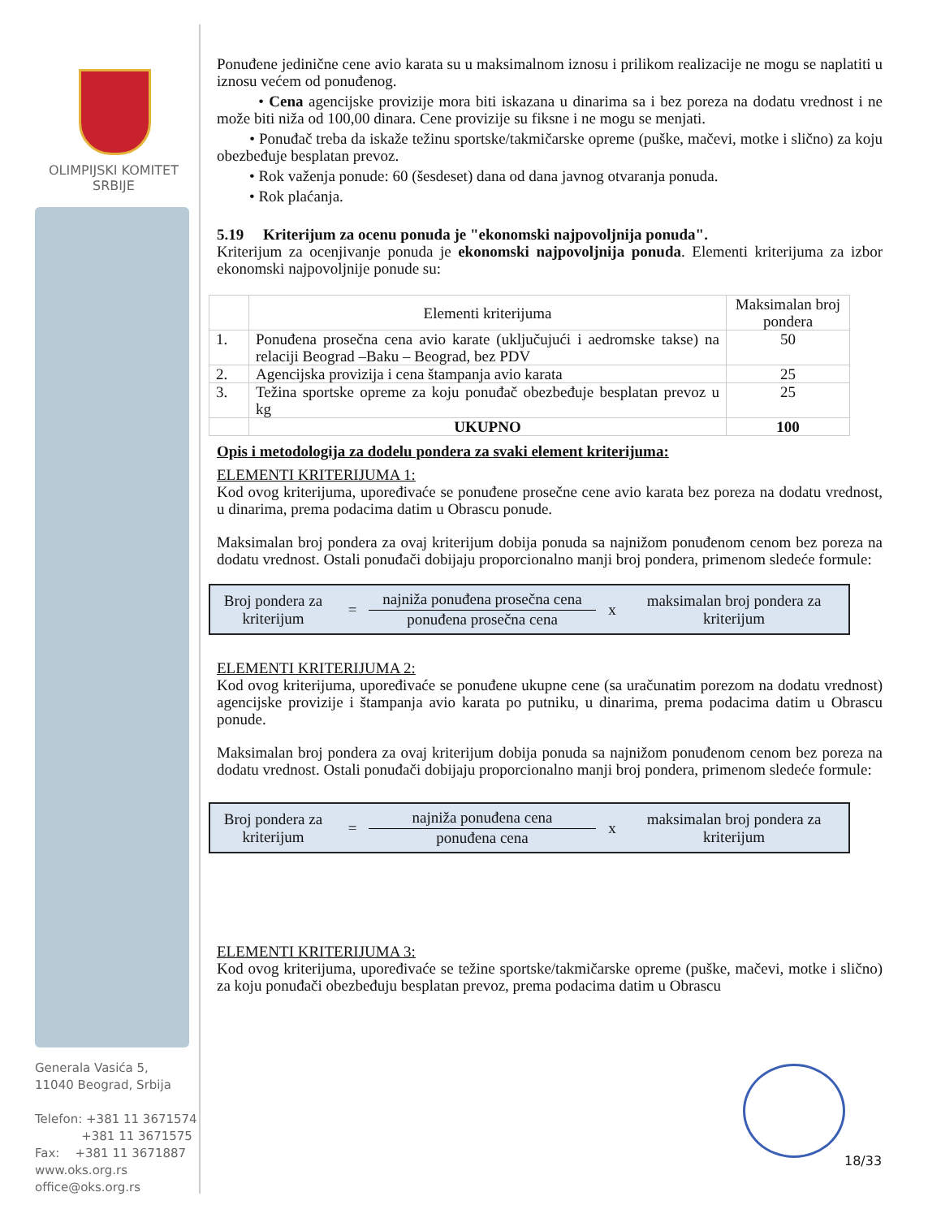OLIMPIJSKI KOMITET
SRBIJE
Generala Vasića 5,
11040 Beograd, Srbija
Telefon: +381 11 3671574
+381 11 3671575
Fax: +381 11 3671887
www.oks.org.rs
office@oks.org.rs
Ponuđene jedinične cene avio karata su u maksimalnom iznosu i prilikom realizacije ne mogu se naplatiti u iznosu većem od ponuđenog.
• Cena agencijske provizije mora biti iskazana u dinarima sa i bez poreza na dodatu vrednost i ne može biti niža od 100,00 dinara. Cene provizije su fiksne i ne mogu se menjati.
• Ponuđač treba da iskaže težinu sportske/takmičarske opreme (puške, mačevi, motke i slično) za koju obezbeđuje besplatan prevoz.
• Rok važenja ponude: 60 (šesdeset) dana od dana javnog otvaranja ponuda.
• Rok plaćanja.
5.19 Kriterijum za ocenu ponuda je "ekonomski najpovoljnija ponuda".
Kriterijum za ocenjivanje ponuda je ekonomski najpovoljnija ponuda. Elementi kriterijuma za izbor ekonomski najpovoljnije ponude su:
| | Elementi kriterijuma | Maksimalan broj pondera |
| 1. | Ponuđena prosečna cena avio karate (uključujući i aedromske takse) na relaciji Beograd –Baku – Beograd, bez PDV | 50 |
| 2. | Agencijska provizija i cena štampanja avio karata | 25 |
| 3. | Težina sportske opreme za koju ponuđač obezbeđuje besplatan prevoz u kg | 25 |
| | UKUPNO | 100 |
Opis i metodologija za dodelu pondera za svaki element kriterijuma:
ELEMENTI KRITERIJUMA 1:
Kod ovog kriterijuma, upoređivaće se ponuđene prosečne cene avio karata bez poreza na dodatu vrednost, u dinarima, prema podacima datim u Obrascu ponude.
Maksimalan broj pondera za ovaj kriterijum dobija ponuda sa najnižom ponuđenom cenom bez poreza na dodatu vrednost. Ostali ponuđači dobijaju proporcionalno manji broj pondera, primenom sledeće formule:
Broj pondera za kriterijum
=
najniža ponuđena prosečna cena
ponuđena prosečna cena
x
maksimalan broj pondera za kriterijum
ELEMENTI KRITERIJUMA 2:
Kod ovog kriterijuma, upoređivaće se ponuđene ukupne cene (sa uračunatim porezom na dodatu vrednost) agencijske provizije i štampanja avio karata po putniku, u dinarima, prema podacima datim u Obrascu ponude.
Maksimalan broj pondera za ovaj kriterijum dobija ponuda sa najnižom ponuđenom cenom bez poreza na dodatu vrednost. Ostali ponuđači dobijaju proporcionalno manji broj pondera, primenom sledeće formule:
Broj pondera za kriterijum
=
najniža ponuđena cena
ponuđena cena
x
maksimalan broj pondera za kriterijum
ELEMENTI KRITERIJUMA 3:
Kod ovog kriterijuma, upoređivaće se težine sportske/takmičarske opreme (puške, mačevi, motke i slično) za koju ponuđači obezbeđuju besplatan prevoz, prema podacima datim u Obrascu
18/33